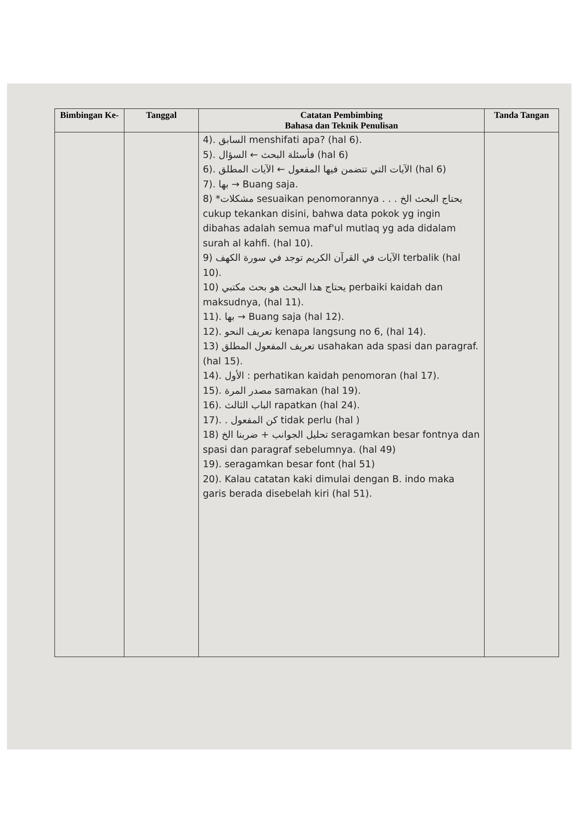| Bimbingan Ke- | Tanggal | Catatan Pembimbing Bahasa dan Teknik Penulisan | Tanda Tangan |
| --- | --- | --- | --- |
| | | 4). السابق menshifati apa? (hal 6). 5). فأسئلة البحث ← السؤال (hal 6) 6). الآيات التي تتضمن فيها المفعول ← الآيات المطلق (hal 6) 7). بها → Buang saja. 8) *مشكلات sesuaikan penomorannya . . . يحتاج البحث الخ cukup tekankan disini, bahwa data pokok yg ingin dibahas adalah semua maf'ul mutlaq yg ada didalam surah al kahfi. (hal 10). 9) الآيات في القرآن الكريم توجد في سورة الكهف terbalik (hal 10). 10) يحتاج هذا البحث هو بحث مكتبي perbaiki kaidah dan maksudnya, (hal 11). 11). بها → Buang saja (hal 12). 12). تعريف النحو kenapa langsung no 6, (hal 14). 13) تعريف المفعول المطلق usahakan ada spasi dan paragraf. (hal 15). 14). الأول : perhatikan kaidah penomoran (hal 17). 15). مصدر المرة samakan (hal 19). 16). الباب الثالث rapatkan (hal 24). 17). . كن المفعول tidak perlu (hal ) 18) تحليل الجوانب + ضربنا الخ seragamkan besar fontnya dan spasi dan paragraf sebelumnya. (hal 49) 19). seragamkan besar font (hal 51) 20). Kalau catatan kaki dimulai dengan B. indo maka garis berada disebelah kiri (hal 51). | |